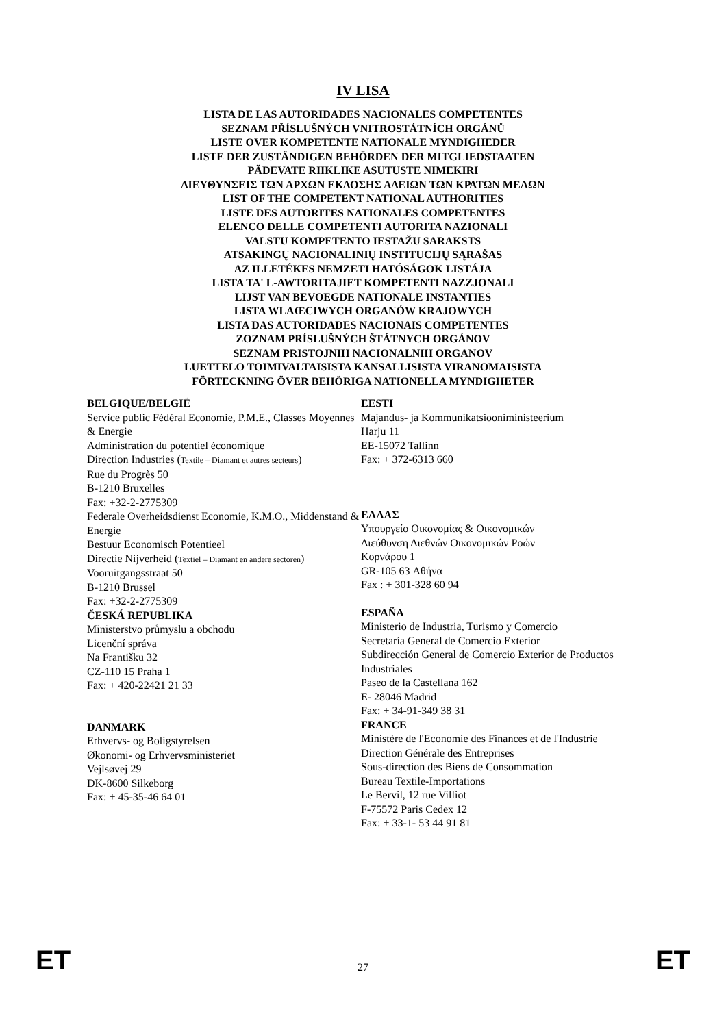IV LISA
LISTA DE LAS AUTORIDADES NACIONALES COMPETENTES
SEZNAM PŘÍSLUŠNÝCH VNITROSTÁTNÍCH ORGÁNŮ
LISTE OVER KOMPETENTE NATIONALE MYNDIGHEDER
LISTE DER ZUSTÄNDIGEN BEHÖRDEN DER MITGLIEDSTAATEN
PÄDEVATE RIIKLIKE ASUTUSTE NIMEKIRI
ΔΙΕΥΘΥΝΣΕΙΣ ΤΩΝ ΑΡΧΩΝ ΕΚΔΟΣΗΣ ΑΔΕΙΩΝ ΤΩΝ ΚΡΑΤΩΝ ΜΕΛΩΝ
LIST OF THE COMPETENT NATIONAL AUTHORITIES
LISTE DES AUTORITES NATIONALES COMPETENTES
ELENCO DELLE COMPETENTI AUTORITA NAZIONALI
VALSTU KOMPETENTO IESTAŽU SARAKSTS
ATSAKINGŲ NACIONALINIŲ INSTITUCIJŲ SĄRAŠAS
AZ ILLETÉKES NEMZETI HATÓSÁGOK LISTÁJA
LISTA TA' L-AWTORITAJIET KOMPETENTI NAZZJONALI
LIJST VAN BEVOEGDE NATIONALE INSTANTIES
LISTA WLAŒCIWYCH ORGANÓW KRAJOWYCH
LISTA DAS AUTORIDADES NACIONAIS COMPETENTES
ZOZNAM PRÍSLUŠNÝCH ŠTÁTNYCH ORGÁNOV
SEZNAM PRISTOJNIH NACIONALNIH ORGANOV
LUETTELO TOIMIVALTAISISTA KANSALLISISTA VIRANOMAISISTA
FÖRTECKNING ÖVER BEHÖRIGA NATIONELLA MYNDIGHETER
BELGIQUE/BELGIË
Service public Fédéral Economie, P.M.E., Classes Moyennes & Energie
Administration du potentiel économique
Direction Industries (Textile – Diamant et autres secteurs)
Rue du Progrès 50
B-1210 Bruxelles
Fax: +32-2-2775309
Federale Overheidsdienst Economie, K.M.O., Middenstand & Energie
Bestuur Economisch Potentieel
Directie Nijverheid (Textiel – Diamant en andere sectoren)
Vooruitgangsstraat 50
B-1210 Brussel
Fax: +32-2-2775309
ČESKÁ REPUBLIKA
Ministerstvo průmyslu a obchodu
Licenční správa
Na Františku 32
CZ-110 15 Praha 1
Fax: + 420-22421 21 33
DANMARK
Erhvervs- og Boligstyrelsen
Økonomi- og Erhvervsministeriet
Vejlsøvej 29
DK-8600 Silkeborg
Fax: + 45-35-46 64 01
EESTI
Majandus- ja Kommunikatsiooniministeerium
Harju 11
EE-15072 Tallinn
Fax: + 372-6313 660
ΕΛΛΑΣ
Υπουργείο Οικονομίας & Οικονομικών
Διεύθυνση Διεθνών Οικονομικών Ροών
Κορνάρου 1
GR-105 63 Αθήνα
Fax : + 301-328 60 94
ESPAÑA
Ministerio de Industria, Turismo y Comercio
Secretaría General de Comercio Exterior
Subdirección General de Comercio Exterior de Productos Industriales
Paseo de la Castellana 162
E- 28046 Madrid
Fax: + 34-91-349 38 31
FRANCE
Ministère de l'Economie des Finances et de l'Industrie
Direction Générale des Entreprises
Sous-direction des Biens de Consommation
Bureau Textile-Importations
Le Bervil, 12 rue Villiot
F-75572 Paris Cedex 12
Fax: + 33-1- 53 44 91 81
ET 27 ET